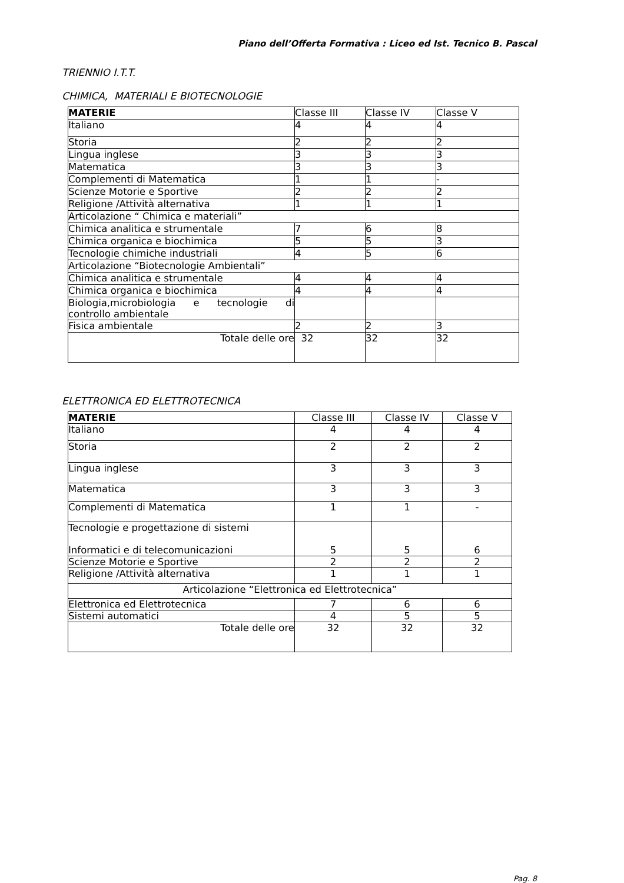Piano dell’Offerta Formativa : Liceo ed Ist. Tecnico B. Pascal
TRIENNIO I.T.T.
CHIMICA, MATERIALI E BIOTECNOLOGIE
| MATERIE | Classe III | Classe IV | Classe V |
| --- | --- | --- | --- |
| Italiano | 4 | 4 | 4 |
| Storia | 2 | 2 | 2 |
| Lingua inglese | 3 | 3 | 3 |
| Matematica | 3 | 3 | 3 |
| Complementi di Matematica | 1 | 1 | - |
| Scienze Motorie e Sportive | 2 | 2 | 2 |
| Religione /Attività alternativa | 1 | 1 | 1 |
| Articolazione “ Chimica e materiali” | | | |
| Chimica analitica e strumentale | 7 | 6 | 8 |
| Chimica organica e biochimica | 5 | 5 | 3 |
| Tecnologie chimiche industriali | 4 | 5 | 6 |
| Articolazione “Biotecnologie Ambientali” | | | |
| Chimica analitica e strumentale | 4 | 4 | 4 |
| Chimica organica e biochimica | 4 | 4 | 4 |
| Biologia,microbiologia e tecnologie di controllo ambientale | | | |
| Fisica ambientale | 2 | 2 | 3 |
| Totale delle ore | 32 | 32 | 32 |
ELETTRONICA ED ELETTROTECNICA
| MATERIE | Classe III | Classe IV | Classe V |
| --- | --- | --- | --- |
| Italiano | 4 | 4 | 4 |
| Storia | 2 | 2 | 2 |
| Lingua inglese | 3 | 3 | 3 |
| Matematica | 3 | 3 | 3 |
| Complementi di Matematica | 1 | 1 | - |
| Tecnologie e progettazione di sistemi Informatici e di telecomunicazioni | 5 | 5 | 6 |
| Scienze Motorie e Sportive | 2 | 2 | 2 |
| Religione /Attività alternativa | 1 | 1 | 1 |
| Articolazione “Elettronica ed Elettrotecnica” | | | |
| Elettronica ed Elettrotecnica | 7 | 6 | 6 |
| Sistemi automatici | 4 | 5 | 5 |
| Totale delle ore | 32 | 32 | 32 |
Pag. 8